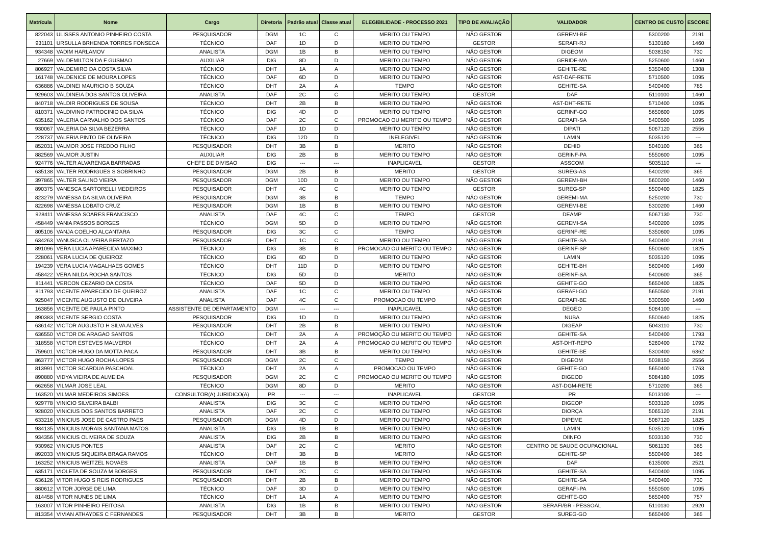| Matrícula | Nome | Cargo | Diretoria | Padrão atual | Classe atual | ELEGIBILIDADE - PROCESSO 2021 | TIPO DE AVALIAÇÃO | VALIDADOR | CENTRO DE CUSTO | ESCORE |
| --- | --- | --- | --- | --- | --- | --- | --- | --- | --- | --- |
| 822043 | ULISSES ANTONIO PINHEIRO COSTA | PESQUISADOR | DGM | 1C | C | MERITO OU TEMPO | NÃO GESTOR | GEREMI-BE | 5300200 | 2191 |
| 931101 | URSULLA BRHENDA TORRES FONSECA | TÉCNICO | DAF | 1D | D | MERITO OU TEMPO | GESTOR | SERAFI-RJ | 5130160 | 1460 |
| 934348 | VADIM HARLAMOV | ANALISTA | DGM | 1B | B | MERITO OU TEMPO | NÃO GESTOR | DIGEOM | 5038150 | 730 |
| 27669 | VALDEMILTON DA F GUSMAO | AUXILIAR | DIG | 8D | D | MERITO OU TEMPO | NÃO GESTOR | GERIDE-MA | 5250600 | 1460 |
| 806927 | VALDEMIRO DA COSTA SILVA | TÉCNICO | DHT | 1A | A | MERITO OU TEMPO | NÃO GESTOR | GEHITE-RE | 5350400 | 1308 |
| 161748 | VALDENICE DE MOURA LOPES | TÉCNICO | DAF | 6D | D | MERITO OU TEMPO | NÃO GESTOR | AST-DAF-RETE | 5710500 | 1095 |
| 636886 | VALDINEI MAURICIO B SOUZA | TÉCNICO | DHT | 2A | A | TEMPO | NÃO GESTOR | GEHITE-SA | 5400400 | 785 |
| 929603 | VALDINEIA DOS SANTOS OLIVEIRA | ANALISTA | DAF | 2C | C | MERITO OU TEMPO | GESTOR | DAF | 5110100 | 1460 |
| 840718 | VALDIR RODRIGUES DE SOUSA | TÉCNICO | DHT | 2B | B | MERITO OU TEMPO | NÃO GESTOR | AST-DHT-RETE | 5710400 | 1095 |
| 810371 | VALDIVINO PATROCINIO DA SILVA | TÉCNICO | DIG | 4D | D | MERITO OU TEMPO | NÃO GESTOR | GERINF-GO | 5650600 | 1095 |
| 635162 | VALERIA CARVALHO DOS SANTOS | TÉCNICO | DAF | 2C | C | PROMOCAO OU MERITO OU TEMPO | NÃO GESTOR | GERAFI-SA | 5400500 | 1095 |
| 930067 | VALERIA DA SILVA BEZERRA | TÉCNICO | DAF | 1D | D | MERITO OU TEMPO | NÃO GESTOR | DIPATI | 5067120 | 2556 |
| 228737 | VALERIA PINTO DE OLIVEIRA | TÉCNICO | DIG | 12D | D | INELEGIVEL | NÃO GESTOR | LAMIN | 5035120 | --- |
| 852031 | VALMOR JOSE FREDDO FILHO | PESQUISADOR | DHT | 3B | B | MERITO | NÃO GESTOR | DEHID | 5040100 | 365 |
| 882569 | VALMOR JUSTIN | AUXILIAR | DIG | 2B | B | MERITO OU TEMPO | NÃO GESTOR | GERINF-PA | 5550600 | 1095 |
| 924776 | VALTER ALVARENGA BARRADAS | CHEFE DE DIVISAO | DIG | --- | --- | INAPLICAVEL | GESTOR | ASSCOM | 5035110 | --- |
| 635138 | VALTER RODRIGUES S SOBRINHO | PESQUISADOR | DGM | 2B | B | MERITO | GESTOR | SUREG-AS | 5400200 | 365 |
| 397865 | VALTER SALINO VIEIRA | PESQUISADOR | DGM | 10D | D | MERITO OU TEMPO | NÃO GESTOR | GEREMI-BH | 5600200 | 1460 |
| 890375 | VANESCA SARTORELLI MEDEIROS | PESQUISADOR | DHT | 4C | C | MERITO OU TEMPO | GESTOR | SUREG-SP | 5500400 | 1825 |
| 823279 | VANESSA DA SILVA OLIVEIRA | PESQUISADOR | DGM | 3B | B | TEMPO | NÃO GESTOR | GEREMI-MA | 5250200 | 730 |
| 822698 | VANESSA LOBATO CRUZ | PESQUISADOR | DGM | 1B | B | MERITO OU TEMPO | NÃO GESTOR | GEREMI-BE | 5300200 | 1460 |
| 928411 | VANESSA SOARES FRANCISCO | ANALISTA | DAF | 4C | C | TEMPO | GESTOR | DEAMP | 5067130 | 730 |
| 458449 | VANIA PASSOS BORGES | TÉCNICO | DGM | 5D | D | MERITO OU TEMPO | NÃO GESTOR | GEREMI-SA | 5400200 | 1095 |
| 805106 | VANJA COELHO ALCANTARA | PESQUISADOR | DIG | 3C | C | TEMPO | NÃO GESTOR | GERINF-RE | 5350600 | 1095 |
| 634263 | VANUSCA OLIVEIRA BERTAZO | PESQUISADOR | DHT | 1C | C | MERITO OU TEMPO | NÃO GESTOR | GEHITE-SA | 5400400 | 2191 |
| 891096 | VERA LUCIA APARECIDA MAXIMO | TÉCNICO | DIG | 3B | B | PROMOCAO OU MERITO OU TEMPO | NÃO GESTOR | GERINF-SP | 5500600 | 1825 |
| 228061 | VERA LUCIA DE QUEIROZ | TÉCNICO | DIG | 6D | D | MERITO OU TEMPO | NÃO GESTOR | LAMIN | 5035120 | 1095 |
| 194239 | VERA LUCIA MAGALHAES GOMES | TÉCNICO | DHT | 11D | D | MERITO OU TEMPO | NÃO GESTOR | GEHITE-BH | 5600400 | 1460 |
| 458422 | VERA NILDA ROCHA SANTOS | TÉCNICO | DIG | 5D | D | MERITO | NÃO GESTOR | GERINF-SA | 5400600 | 365 |
| 811441 | VERCON CEZARIO DA COSTA | TÉCNICO | DAF | 5D | D | MERITO OU TEMPO | NÃO GESTOR | GEHITE-GO | 5650400 | 1825 |
| 811793 | VICENTE APARECIDO DE QUEIROZ | ANALISTA | DAF | 1C | C | MERITO OU TEMPO | NÃO GESTOR | GERAFI-GO | 5650500 | 2191 |
| 925047 | VICENTE AUGUSTO DE OLIVEIRA | ANALISTA | DAF | 4C | C | PROMOCAO OU TEMPO | NÃO GESTOR | GERAFI-BE | 5300500 | 1460 |
| 163856 | VICENTE DE PAULA PINTO | ASSISTENTE DE DEPARTAMENTO | DGM | --- | --- | INAPLICAVEL | NÃO GESTOR | DEGEO | 5084100 | --- |
| 890383 | VICENTE SERGIO COSTA | PESQUISADOR | DIG | 1D | D | MERITO OU TEMPO | NÃO GESTOR | NUBA | 5500640 | 1825 |
| 636142 | VICTOR AUGUSTO H SILVA ALVES | PESQUISADOR | DHT | 2B | B | MERITO OU TEMPO | NÃO GESTOR | DIGEAP | 5043110 | 730 |
| 636550 | VICTOR DE ARAGAO SANTOS | TÉCNICO | DHT | 2A | A | PROMOÇÃO OU MERITO OU TEMPO | NÃO GESTOR | GEHITE-SA | 5400400 | 1793 |
| 318558 | VICTOR ESTEVES MALVERDI | TÉCNICO | DHT | 2A | A | PROMOCAO OU MERITO OU TEMPO | NÃO GESTOR | AST-DHT-REPO | 5260400 | 1792 |
| 759601 | VICTOR HUGO DA MOTTA PACA | PESQUISADOR | DHT | 3B | B | MERITO OU TEMPO | NÃO GESTOR | GEHITE-BE | 5300400 | 6362 |
| 863777 | VICTOR HUGO ROCHA LOPES | PESQUISADOR | DGM | 2C | C | TEMPO | NÃO GESTOR | DIGEOM | 5038150 | 2556 |
| 813991 | VICTOR SCARDUA PASCHOAL | TÉCNICO | DHT | 2A | A | PROMOCAO OU TEMPO | NÃO GESTOR | GEHITE-GO | 5650400 | 1763 |
| 890880 | VIDYA VIEIRA DE ALMEIDA | PESQUISADOR | DGM | 2C | C | PROMOCAO OU MERITO OU TEMPO | NÃO GESTOR | DIGEOD | 5084180 | 1095 |
| 662658 | VILMAR JOSE LEAL | TÉCNICO | DGM | 8D | D | MERITO | NÃO GESTOR | AST-DGM-RETE | 5710200 | 365 |
| 163520 | VILMAR MEDEIROS SIMOES | CONSULTOR(A) JURIDICO(A) | PR | --- | --- | INAPLICAVEL | GESTOR | PR | 5013100 | --- |
| 929778 | VINICIO SILVEIRA BALBI | ANALISTA | DIG | 3C | C | MERITO OU TEMPO | NÃO GESTOR | DIGEOP | 5033120 | 1095 |
| 928020 | VINICIUS DOS SANTOS BARRETO | ANALISTA | DAF | 2C | C | MERITO OU TEMPO | NÃO GESTOR | DIORÇA | 5065120 | 2191 |
| 633216 | VINICIUS JOSE DE CASTRO PAES | PESQUISADOR | DGM | 4D | D | MERITO OU TEMPO | NÃO GESTOR | DIPEME | 5087120 | 1825 |
| 934135 | VINICIUS MORAIS SANTANA MATOS | ANALISTA | DIG | 1B | B | MERITO OU TEMPO | NÃO GESTOR | LAMIN | 5035120 | 1095 |
| 934356 | VINICIUS OLIVEIRA DE SOUZA | ANALISTA | DIG | 2B | B | MERITO OU TEMPO | NÃO GESTOR | DIINFO | 5033130 | 730 |
| 930962 | VINICIUS PONTES | ANALISTA | DAF | 2C | C | MERITO | NÃO GESTOR | CENTRO DE SAUDE OCUPACIONAL | 5061130 | 365 |
| 892033 | VINICIUS SIQUEIRA BRAGA RAMOS | TÉCNICO | DHT | 3B | B | MERITO | NÃO GESTOR | GEHITE-SP | 5500400 | 365 |
| 163252 | VINICIUS WEITZEL NOVAES | ANALISTA | DAF | 1B | B | MERITO OU TEMPO | NÃO GESTOR | DAF | 6135000 | 2521 |
| 635171 | VIOLETA DE SOUZA M BORGES | PESQUISADOR | DHT | 2C | C | MERITO OU TEMPO | NÃO GESTOR | GEHITE-SA | 5400400 | 1095 |
| 636126 | VITOR HUGO S REIS RODRIGUES | PESQUISADOR | DHT | 2B | B | MERITO OU TEMPO | NÃO GESTOR | GEHITE-SA | 5400400 | 730 |
| 880612 | VITOR JORGE DE LIMA | TÉCNICO | DAF | 3D | D | MERITO OU TEMPO | NÃO GESTOR | GERAFI-PA | 5550500 | 1095 |
| 814458 | VITOR NUNES DE LIMA | TÉCNICO | DHT | 1A | A | MERITO OU TEMPO | NÃO GESTOR | GEHITE-GO | 5650400 | 757 |
| 163007 | VITOR PINHEIRO FEITOSA | ANALISTA | DIG | 1B | B | MERITO OU TEMPO | NÃO GESTOR | SERAFI/BR - PESSOAL | 5110130 | 2920 |
| 813354 | VIVIAN ATHAYDES C FERNANDES | PESQUISADOR | DHT | 3B | B | MERITO | GESTOR | SUREG-GO | 5650400 | 365 |